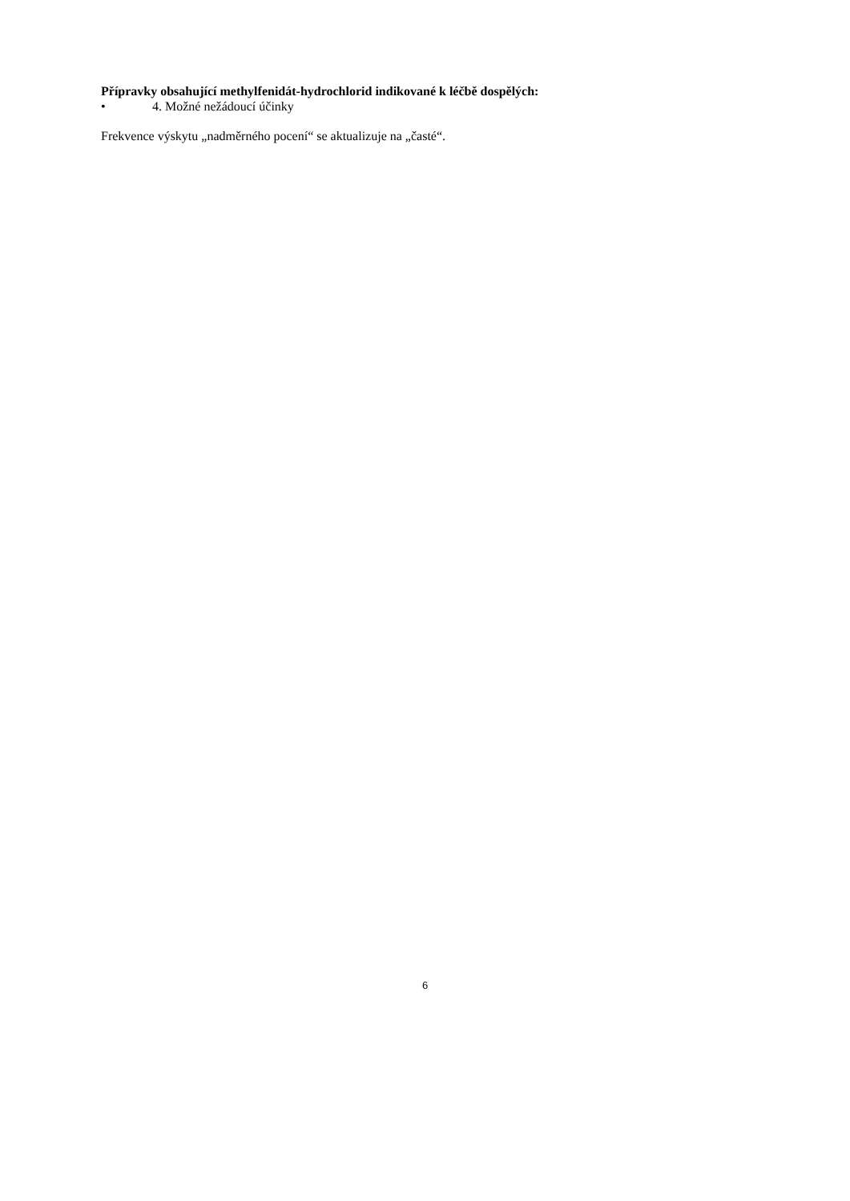Přípravky obsahující methylfenidát-hydrochlorid indikované k léčbě dospělých:
• 4. Možné nežádoucí účinky
Frekvence výskytu „nadměrného pocení“ se aktualizuje na „časté“.
6